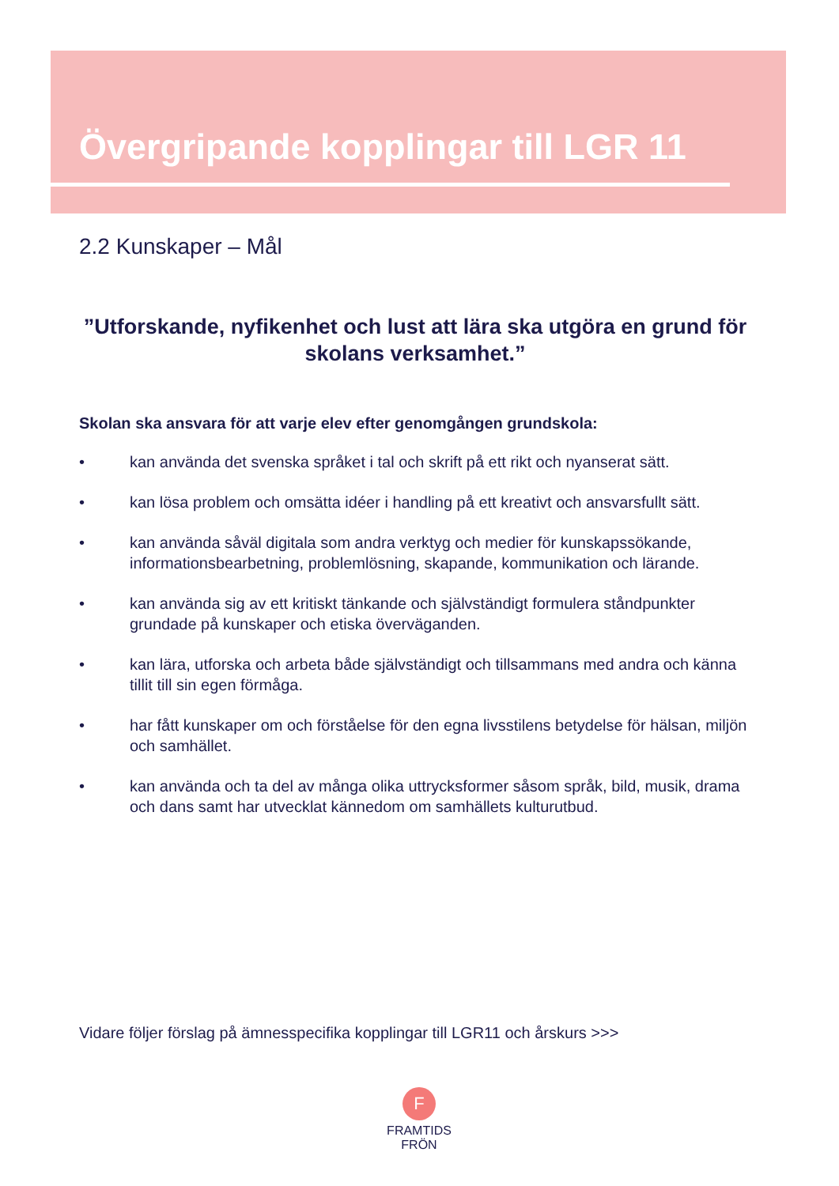Övergripande kopplingar till LGR 11
2.2 Kunskaper – Mål
”Utforskande, nyfikenhet och lust att lära ska utgöra en grund för skolans verksamhet.”
Skolan ska ansvara för att varje elev efter genomgången grundskola:
• kan använda det svenska språket i tal och skrift på ett rikt och nyanserat sätt.
• kan lösa problem och omsätta idéer i handling på ett kreativt och ansvarsfullt sätt.
• kan använda såväl digitala som andra verktyg och medier för kunskapssökande, informationsbearbetning, problemlösning, skapande, kommunikation och lärande.
• kan använda sig av ett kritiskt tänkande och självständigt formulera ståndpunkter grundade på kunskaper och etiska överväganden.
• kan lära, utforska och arbeta både självständigt och tillsammans med andra och känna tillit till sin egen förmåga.
• har fått kunskaper om och förståelse för den egna livsstilens betydelse för hälsan, miljön och samhället.
• kan använda och ta del av många olika uttrycksformer såsom språk, bild, musik, drama och dans samt har utvecklat kännedom om samhällets kulturutbud.
Vidare följer förslag på ämnesspecifika kopplingar till LGR11 och årskurs >>>
F
FRAMTIDS
FRÖN